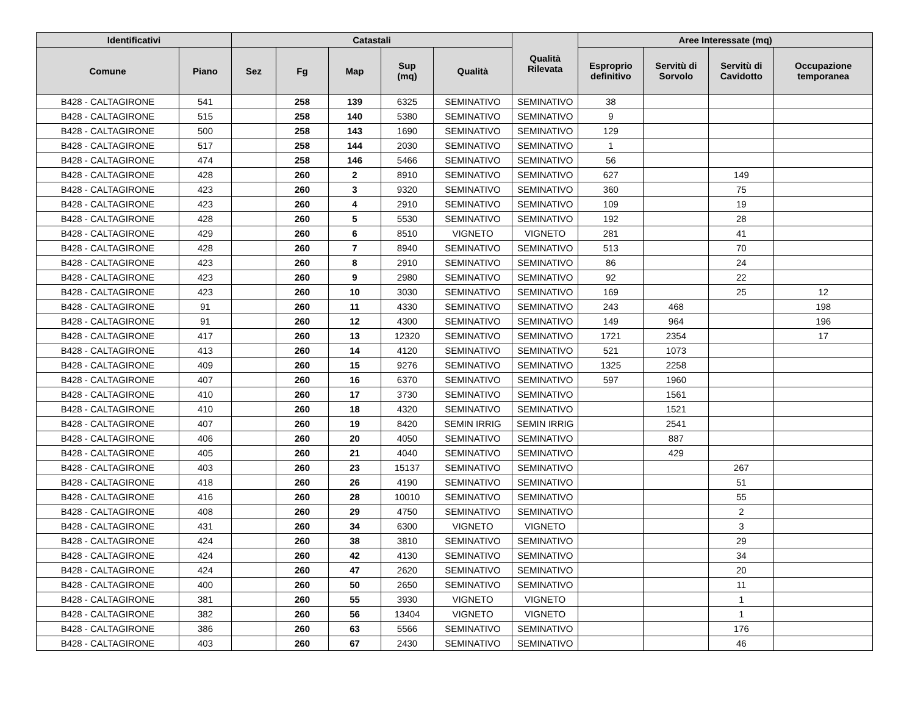| Identificativi | | Catastali | | | | | Qualità Rilevata | Aree Interessate (mq) | | | |
| --- | --- | --- | --- | --- | --- | --- | --- | --- | --- | --- | --- |
| Comune | Piano | Sez | Fg | Map | Sup (mq) | Qualità | | Esproprio definitivo | Servitù di Sorvolo | Servitù di Cavidotto | Occupazione temporanea |
| B428 - CALTAGIRONE | 541 | | 258 | 139 | 6325 | SEMINATIVO | SEMINATIVO | 38 | | | |
| B428 - CALTAGIRONE | 515 | | 258 | 140 | 5380 | SEMINATIVO | SEMINATIVO | 9 | | | |
| B428 - CALTAGIRONE | 500 | | 258 | 143 | 1690 | SEMINATIVO | SEMINATIVO | 129 | | | |
| B428 - CALTAGIRONE | 517 | | 258 | 144 | 2030 | SEMINATIVO | SEMINATIVO | 1 | | | |
| B428 - CALTAGIRONE | 474 | | 258 | 146 | 5466 | SEMINATIVO | SEMINATIVO | 56 | | | |
| B428 - CALTAGIRONE | 428 | | 260 | 2 | 8910 | SEMINATIVO | SEMINATIVO | 627 | | 149 | |
| B428 - CALTAGIRONE | 423 | | 260 | 3 | 9320 | SEMINATIVO | SEMINATIVO | 360 | | 75 | |
| B428 - CALTAGIRONE | 423 | | 260 | 4 | 2910 | SEMINATIVO | SEMINATIVO | 109 | | 19 | |
| B428 - CALTAGIRONE | 428 | | 260 | 5 | 5530 | SEMINATIVO | SEMINATIVO | 192 | | 28 | |
| B428 - CALTAGIRONE | 429 | | 260 | 6 | 8510 | VIGNETO | VIGNETO | 281 | | 41 | |
| B428 - CALTAGIRONE | 428 | | 260 | 7 | 8940 | SEMINATIVO | SEMINATIVO | 513 | | 70 | |
| B428 - CALTAGIRONE | 423 | | 260 | 8 | 2910 | SEMINATIVO | SEMINATIVO | 86 | | 24 | |
| B428 - CALTAGIRONE | 423 | | 260 | 9 | 2980 | SEMINATIVO | SEMINATIVO | 92 | | 22 | |
| B428 - CALTAGIRONE | 423 | | 260 | 10 | 3030 | SEMINATIVO | SEMINATIVO | 169 | | 25 | 12 |
| B428 - CALTAGIRONE | 91 | | 260 | 11 | 4330 | SEMINATIVO | SEMINATIVO | 243 | 468 | | 198 |
| B428 - CALTAGIRONE | 91 | | 260 | 12 | 4300 | SEMINATIVO | SEMINATIVO | 149 | 964 | | 196 |
| B428 - CALTAGIRONE | 417 | | 260 | 13 | 12320 | SEMINATIVO | SEMINATIVO | 1721 | 2354 | | 17 |
| B428 - CALTAGIRONE | 413 | | 260 | 14 | 4120 | SEMINATIVO | SEMINATIVO | 521 | 1073 | | |
| B428 - CALTAGIRONE | 409 | | 260 | 15 | 9276 | SEMINATIVO | SEMINATIVO | 1325 | 2258 | | |
| B428 - CALTAGIRONE | 407 | | 260 | 16 | 6370 | SEMINATIVO | SEMINATIVO | 597 | 1960 | | |
| B428 - CALTAGIRONE | 410 | | 260 | 17 | 3730 | SEMINATIVO | SEMINATIVO | | 1561 | | |
| B428 - CALTAGIRONE | 410 | | 260 | 18 | 4320 | SEMINATIVO | SEMINATIVO | | 1521 | | |
| B428 - CALTAGIRONE | 407 | | 260 | 19 | 8420 | SEMIN IRRIG | SEMIN IRRIG | | 2541 | | |
| B428 - CALTAGIRONE | 406 | | 260 | 20 | 4050 | SEMINATIVO | SEMINATIVO | | 887 | | |
| B428 - CALTAGIRONE | 405 | | 260 | 21 | 4040 | SEMINATIVO | SEMINATIVO | | 429 | | |
| B428 - CALTAGIRONE | 403 | | 260 | 23 | 15137 | SEMINATIVO | SEMINATIVO | | | 267 | |
| B428 - CALTAGIRONE | 418 | | 260 | 26 | 4190 | SEMINATIVO | SEMINATIVO | | | 51 | |
| B428 - CALTAGIRONE | 416 | | 260 | 28 | 10010 | SEMINATIVO | SEMINATIVO | | | 55 | |
| B428 - CALTAGIRONE | 408 | | 260 | 29 | 4750 | SEMINATIVO | SEMINATIVO | | | 2 | |
| B428 - CALTAGIRONE | 431 | | 260 | 34 | 6300 | VIGNETO | VIGNETO | | | 3 | |
| B428 - CALTAGIRONE | 424 | | 260 | 38 | 3810 | SEMINATIVO | SEMINATIVO | | | 29 | |
| B428 - CALTAGIRONE | 424 | | 260 | 42 | 4130 | SEMINATIVO | SEMINATIVO | | | 34 | |
| B428 - CALTAGIRONE | 424 | | 260 | 47 | 2620 | SEMINATIVO | SEMINATIVO | | | 20 | |
| B428 - CALTAGIRONE | 400 | | 260 | 50 | 2650 | SEMINATIVO | SEMINATIVO | | | 11 | |
| B428 - CALTAGIRONE | 381 | | 260 | 55 | 3930 | VIGNETO | VIGNETO | | | 1 | |
| B428 - CALTAGIRONE | 382 | | 260 | 56 | 13404 | VIGNETO | VIGNETO | | | 1 | |
| B428 - CALTAGIRONE | 386 | | 260 | 63 | 5566 | SEMINATIVO | SEMINATIVO | | | 176 | |
| B428 - CALTAGIRONE | 403 | | 260 | 67 | 2430 | SEMINATIVO | SEMINATIVO | | | 46 | |